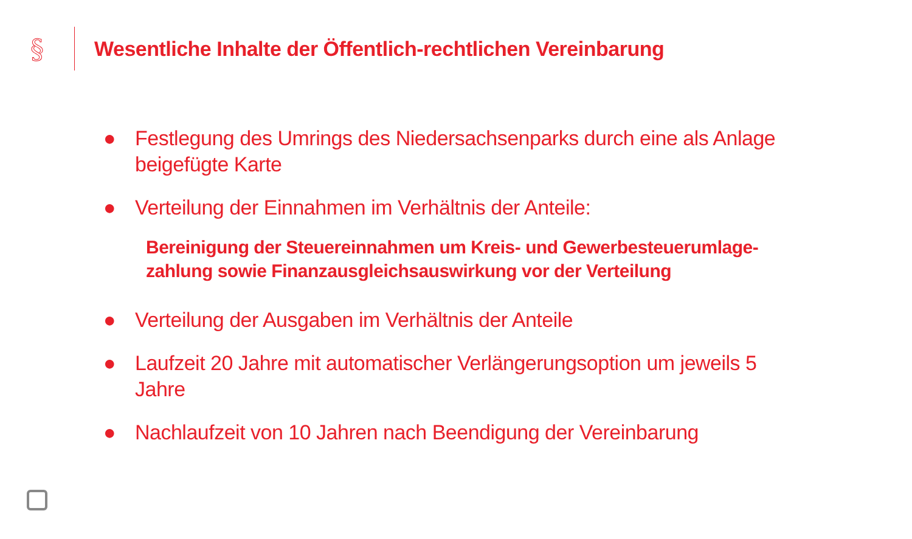§
Wesentliche Inhalte der Öffentlich-rechtlichen Vereinbarung
● Festlegung des Umrings des Niedersachsenparks durch eine als Anlage beigefügte Karte
● Verteilung der Einnahmen im Verhältnis der Anteile:
Bereinigung der Steuereinnahmen um Kreis- und Gewerbesteuerumlage-zahlung sowie Finanzausgleichsauswirkung vor der Verteilung
● Verteilung der Ausgaben im Verhältnis der Anteile
● Laufzeit 20 Jahre mit automatischer Verlängerungsoption um jeweils 5 Jahre
● Nachlaufzeit von 10 Jahren nach Beendigung der Vereinbarung